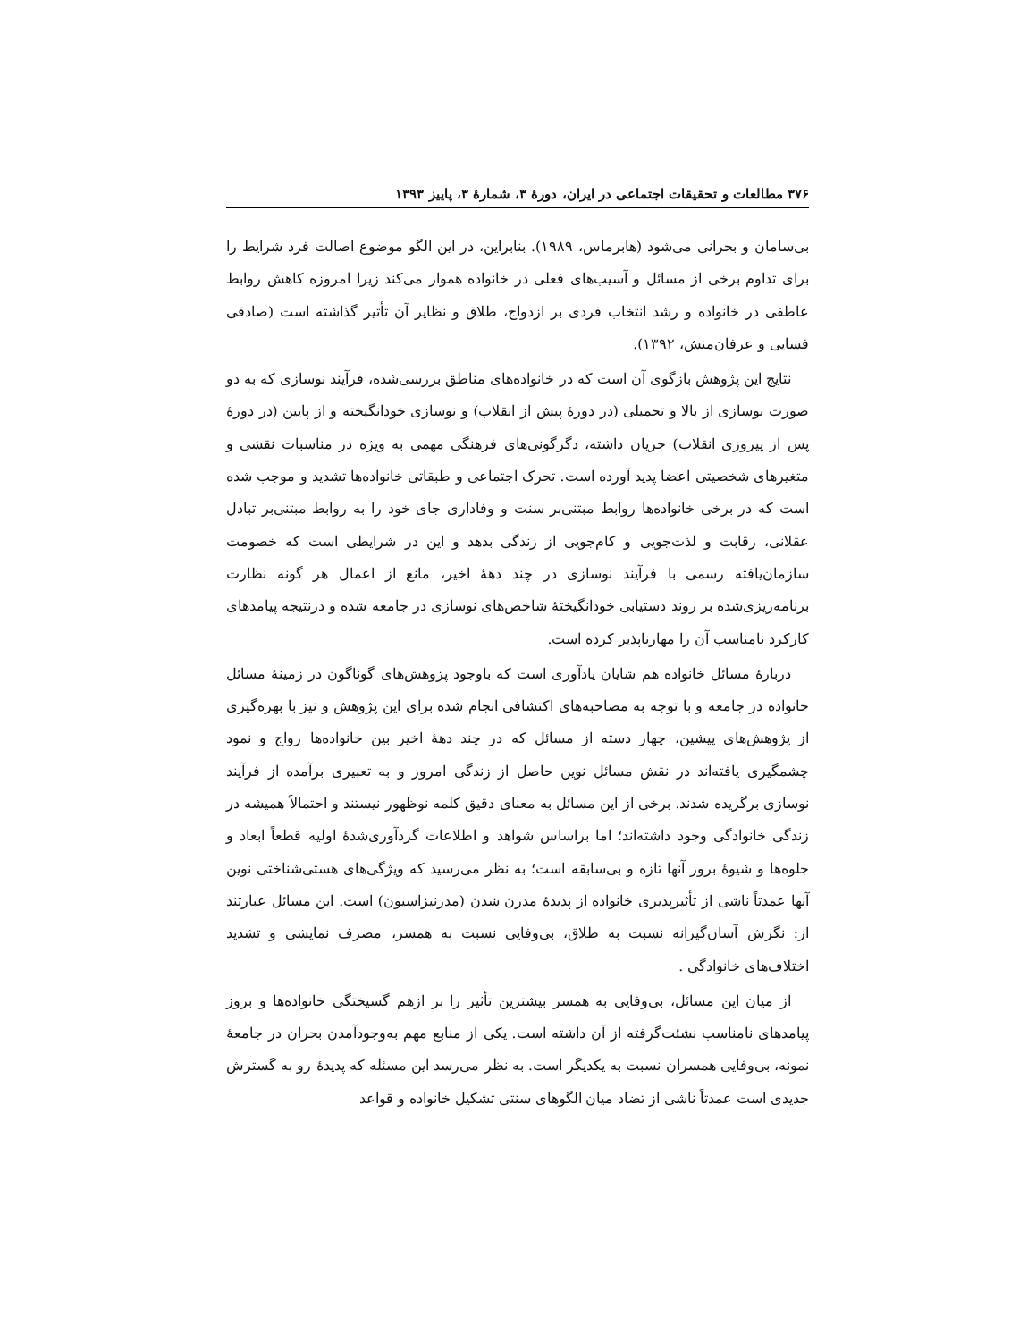۳۷۶ مطالعات و تحقیقات اجتماعی در ایران، دورهٔ ۳، شمارهٔ ۳، پاییز ۱۳۹۳
بی‌سامان و بحرانی می‌شود (هابرماس، ۱۹۸۹). بنابراین، در این الگو موضوع اصالت فرد شرایط را برای تداوم برخی از مسائل و آسیب‌های فعلی در خانواده هموار می‌کند زیرا امروزه کاهش روابط عاطفی در خانواده و رشد انتخاب فردی بر ازدواج، طلاق و نظایر آن تأثیر گذاشته است (صادقی فسایی و عرفان‌منش، ۱۳۹۲).
نتایج این پژوهش بازگوی آن است که در خانواده‌های مناطق بررسی‌شده، فرآیند نوسازی که به دو صورت نوسازی از بالا و تحمیلی (در دورهٔ پیش از انقلاب) و نوسازی خودانگیخته و از پایین (در دورهٔ پس از پیروزی انقلاب) جریان داشته، دگرگونی‌های فرهنگی مهمی به ویژه در مناسبات نقشی و متغیرهای شخصیتی اعضا پدید آورده است. تحرک اجتماعی و طبقاتی خانواده‌ها تشدید و موجب شده است که در برخی خانواده‌ها روابط مبتنی‌بر سنت و وفاداری جای خود را به روابط مبتنی‌بر تبادل عقلانی، رقابت و لذت‌جویی و کام‌جویی از زندگی بدهد و این در شرایطی است که خصومت سازمان‌یافته رسمی با فرآیند نوسازی در چند دههٔ اخیر، مانع از اعمال هر گونه نظارت برنامه‌ریزی‌شده بر روند دستیابی خودانگیختهٔ شاخص‌های نوسازی در جامعه شده و درنتیجه پیامدهای کارکرد نامناسب آن را مهارناپذیر کرده است.
دربارهٔ مسائل خانواده هم شایان یادآوری است که باوجود پژوهش‌های گوناگون در زمینهٔ مسائل خانواده در جامعه و با توجه به مصاحبه‌های اکتشافی انجام شده برای این پژوهش و نیز با بهره‌گیری از پژوهش‌های پیشین، چهار دسته از مسائل که در چند دههٔ اخیر بین خانواده‌ها رواج و نمود چشمگیری یافته‌اند در نقش مسائل نوین حاصل از زندگی امروز و به تعبیری برآمده از فرآیند نوسازی برگزیده شدند. برخی از این مسائل به معنای دقیق کلمه نوظهور نیستند و احتمالاً همیشه در زندگی خانوادگی وجود داشته‌اند؛ اما براساس شواهد و اطلاعات گردآوری‌شدهٔ اولیه قطعاً ابعاد و جلوه‌ها و شیوهٔ بروز آنها تازه و بی‌سابقه است؛ به نظر می‌رسید که ویژگی‌های هستی‌شناختی نوین آنها عمدتاً ناشی از تأثیرپذیری خانواده از پدیدهٔ مدرن شدن (مدرنیزاسیون) است. این مسائل عبارتند از: نگرش آسان‌گیرانه نسبت به طلاق، بی‌وفایی نسبت به همسر، مصرف نمایشی و تشدید اختلاف‌های خانوادگی .
از میان این مسائل، بی‌وفایی به همسر بیشترین تأثیر را بر ازهم گسیختگی خانواده‌ها و بروز پیامدهای نامناسب نشئت‌گرفته از آن داشته است. یکی از منابع مهم به‌وجودآمدن بحران در جامعهٔ نمونه، بی‌وفایی همسران نسبت به یکدیگر است. به نظر می‌رسد این مسئله که پدیدهٔ رو به گسترش جدیدی است عمدتاً ناشی از تضاد میان الگوهای سنتی تشکیل خانواده و قواعد